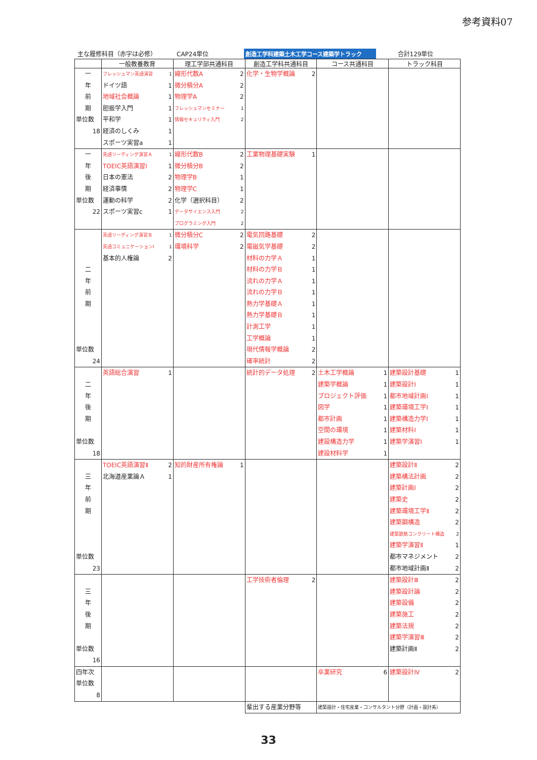参考資料07
主な履修科目（赤字は必修） CAP24単位 創造工学科建築土木工学コース建築学トラック 合計129単位
| | 一般教養教育 | 理工学部共通科目 | 創造工学科共通科目 | コース共通科目 | トラック科目 |
| --- | --- | --- | --- | --- | --- |
| 一 年 前 期 単位数 18 | フレッシュマン英語演習 1 ドイツ語 1 地域社会概論 1 胆振学入門 1 平和学 1 経済のしくみ 1 スポーツ実習a 1 | 線形代数A 2 微分積分A 2 物理学A 2 フレッシュマンセミナー 1 情報セキュリティ入門 2 | 化学・生物学概論 2 | | |
| 一 年 後 期 単位数 22 | 英語リーディング演習Ａ 1 TOEIC英語演習Ⅰ 1 日本の憲法 2 経済事情 2 運動の科学 2 スポーツ実習c 1 | 線形代数B 2 微分積分B 2 物理学B 1 物理学C 1 化学（選択科目） 2 データサイエンス入門 2 プログラミング入門 2 | 工業物理基礎実験 1 | | |
| 二 年 前 期 単位数 24 | 英語リーディング演習Ｂ 1 英語コミュニケーションⅠ 1 基本的人権論 2 | 微分積分C 2 環境科学 2 | 電気回路基礎 2 電磁気学基礎 2 材料の力学Ａ 1 材料の力学Ｂ 1 流れの力学Ａ 1 流れの力学Ｂ 1 熱力学基礎Ａ 1 熱力学基礎Ｂ 1 計測工学 1 工学概論 1 現代情報学概論 2 確率統計 2 | | |
| 二 年 後 期 単位数 18 | 英語総合演習 1 | | 統計的データ処理 2 | 土木工学概論 1 建築学概論 1 プロジェクト評価 1 図学 1 都市計画 1 空間の環境 1 建設構造力学 1 建設材料学 1 | 建築設計基礎 1 建築設計Ⅰ 1 都市地域計画Ⅰ 1 建築環境工学Ⅰ 1 建築構造力学Ⅰ 1 建築材料Ⅰ 1 建築学演習Ⅰ 1 |
| 三 年 前 期 単位数 23 | TOEIC英語演習Ⅱ 2 北海道産業論Ａ 1 | 知的財産所有権論 1 | | | 建築設計Ⅱ 2 建築構法計画 2 建築計画Ⅰ 2 建築史 2 建築環境工学Ⅱ 2 建築鋼構造 2 建築鉄筋コンクリート構造 2 建築学演習Ⅱ 1 都市マネジメント 2 都市地域計画Ⅱ 2 |
| 三 年 後 期 単位数 16 | | | 工学技術者倫理 2 | | 建築設計Ⅲ 2 建築設計論 2 建築設備 2 建築施工 2 建築法規 2 建築学演習Ⅲ 2 建築計画Ⅱ 2 |
| 四年次 単位数 8 | | | | 卒業研究 6 | 建築設計Ⅳ 2 |
| | | | 輩出する産業分野等 | 建築設計・住宅産業・コンサルタント分野（計画・設計系） | |
33